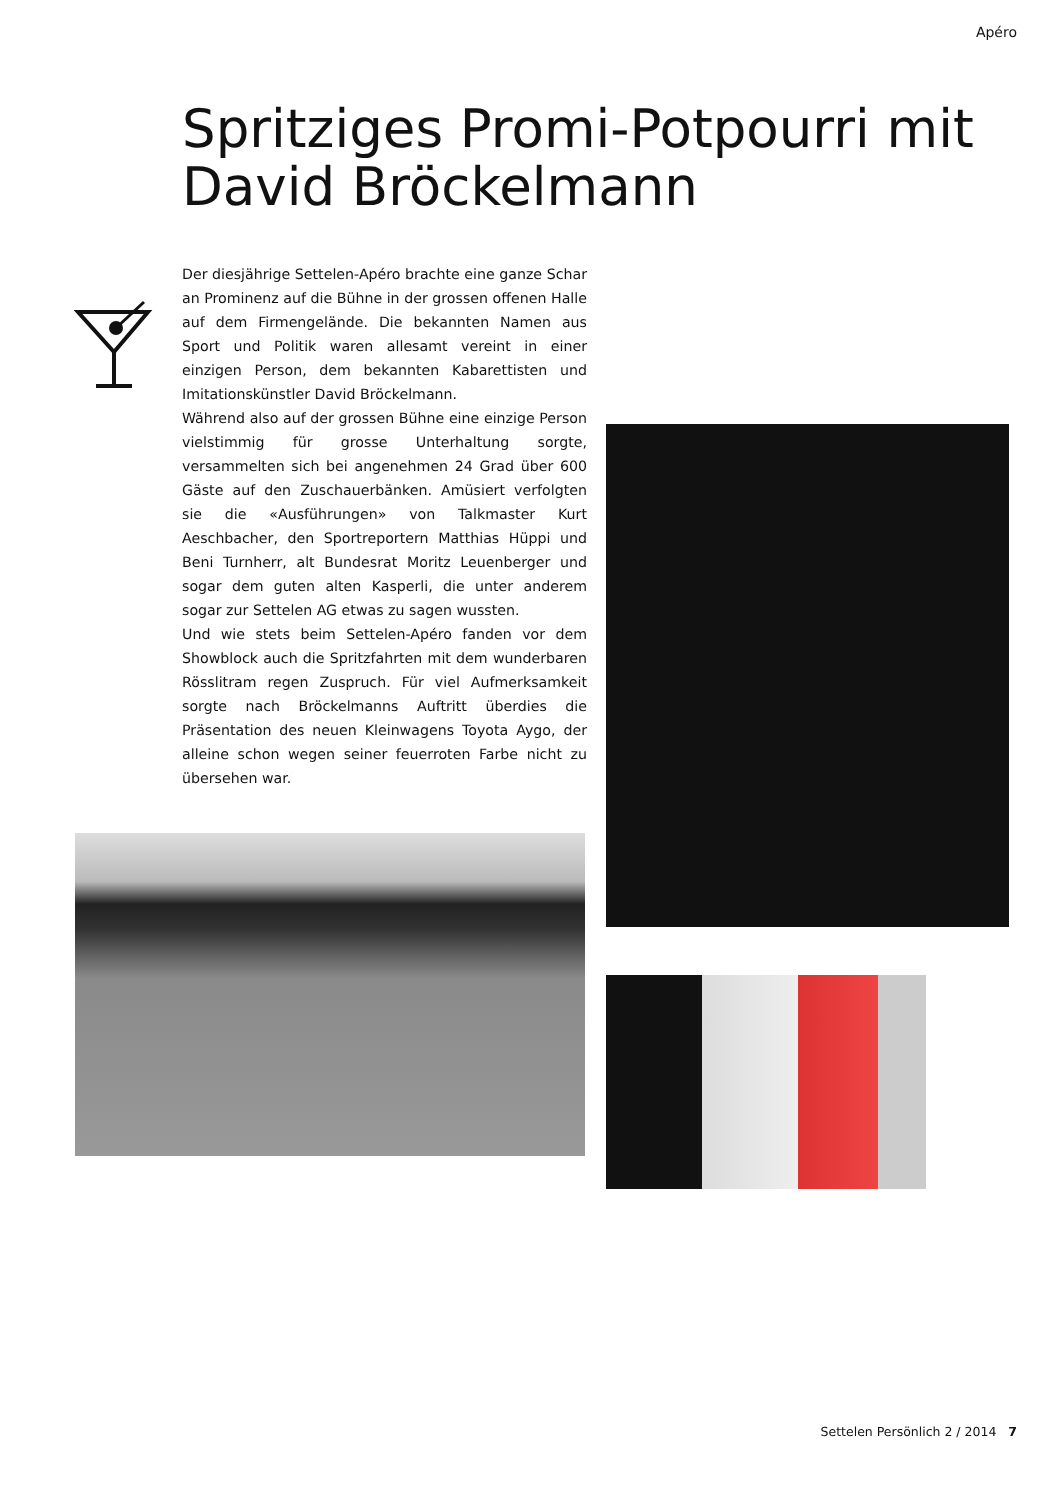Apéro
Spritziges Promi-Potpourri mit David Bröckelmann
Der diesjährige Settelen-Apéro brachte eine ganze Schar an Prominenz auf die Bühne in der grossen offenen Halle auf dem Firmengelände. Die bekannten Namen aus Sport und Politik waren allesamt vereint in einer einzigen Person, dem bekannten Kabarettisten und Imitationskünstler David Bröckelmann.
Während also auf der grossen Bühne eine einzige Person vielstimmig für grosse Unterhaltung sorgte, versammelten sich bei angenehmen 24 Grad über 600 Gäste auf den Zuschauerbänken. Amüsiert verfolgten sie die «Ausführungen» von Talkmaster Kurt Aeschbacher, den Sportreportern Matthias Hüppi und Beni Turnherr, alt Bundesrat Moritz Leuenberger und sogar dem guten alten Kasperli, die unter anderem sogar zur Settelen AG etwas zu sagen wussten.
Und wie stets beim Settelen-Apéro fanden vor dem Showblock auch die Spritzfahrten mit dem wunderbaren Rösslitram regen Zuspruch. Für viel Aufmerksamkeit sorgte nach Bröckelmanns Auftritt überdies die Präsentation des neuen Kleinwagens Toyota Aygo, der alleine schon wegen seiner feuerroten Farbe nicht zu übersehen war.
Settelen Persönlich 2 / 2014 7